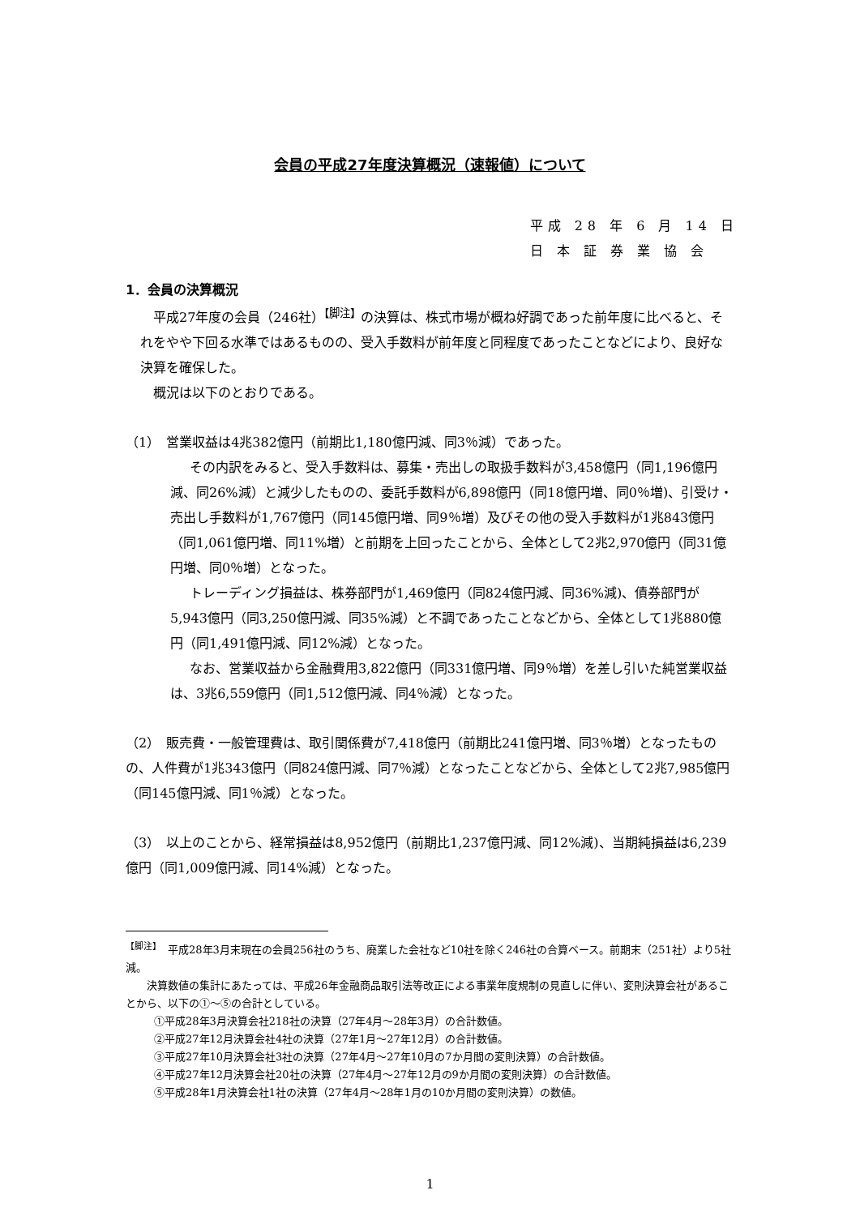会員の平成27年度決算概況（速報値）について
平成 28 年 6 月 14 日
日 本 証 券 業 協 会
1．会員の決算概況
平成27年度の会員（246社）<sup>【脚注】</sup>の決算は、株式市場が概ね好調であった前年度に比べると、それをやや下回る水準ではあるものの、受入手数料が前年度と同程度であったことなどにより、良好な決算を確保した。
概況は以下のとおりである。
（1）　営業収益は4兆382億円（前期比1,180億円減、同3％減）であった。
その内訳をみると、受入手数料は、募集・売出しの取扱手数料が3,458億円（同1,196億円減、同26%減）と減少したものの、委託手数料が6,898億円（同18億円増、同0％増)、引受け・売出し手数料が1,767億円（同145億円増、同9％増）及びその他の受入手数料が1兆843億円（同1,061億円増、同11%増）と前期を上回ったことから、全体として2兆2,970億円（同31億円増、同0％増）となった。
トレーディング損益は、株券部門が1,469億円（同824億円減、同36%減)、債券部門が5,943億円（同3,250億円減、同35%減）と不調であったことなどから、全体として1兆880億円（同1,491億円減、同12%減）となった。
なお、営業収益から金融費用3,822億円（同331億円増、同9％増）を差し引いた純営業収益は、3兆6,559億円（同1,512億円減、同4％減）となった。
（2）　販売費・一般管理費は、取引関係費が7,418億円（前期比241億円増、同3％増）となったものの、人件費が1兆343億円（同824億円減、同7％減）となったことなどから、全体として2兆7,985億円（同145億円減、同1％減）となった。
（3）　以上のことから、経常損益は8,952億円（前期比1,237億円減、同12%減)、当期純損益は6,239億円（同1,009億円減、同14%減）となった。
<sup>【脚注】</sup>　平成28年3月末現在の会員256社のうち、廃業した会社など10社を除く246社の合算ベース。前期末（251社）より5社減。
　　決算数値の集計にあたっては、平成26年金融商品取引法等改正による事業年度規制の見直しに伴い、変則決算会社があることから、以下の①～⑤の合計としている。
①平成28年3月決算会社218社の決算（27年4月～28年3月）の合計数値。
②平成27年12月決算会社4社の決算（27年1月～27年12月）の合計数値。
③平成27年10月決算会社3社の決算（27年4月～27年10月の7か月間の変則決算）の合計数値。
④平成27年12月決算会社20社の決算（27年4月～27年12月の9か月間の変則決算）の合計数値。
⑤平成28年1月決算会社1社の決算（27年4月～28年1月の10か月間の変則決算）の数値。
1